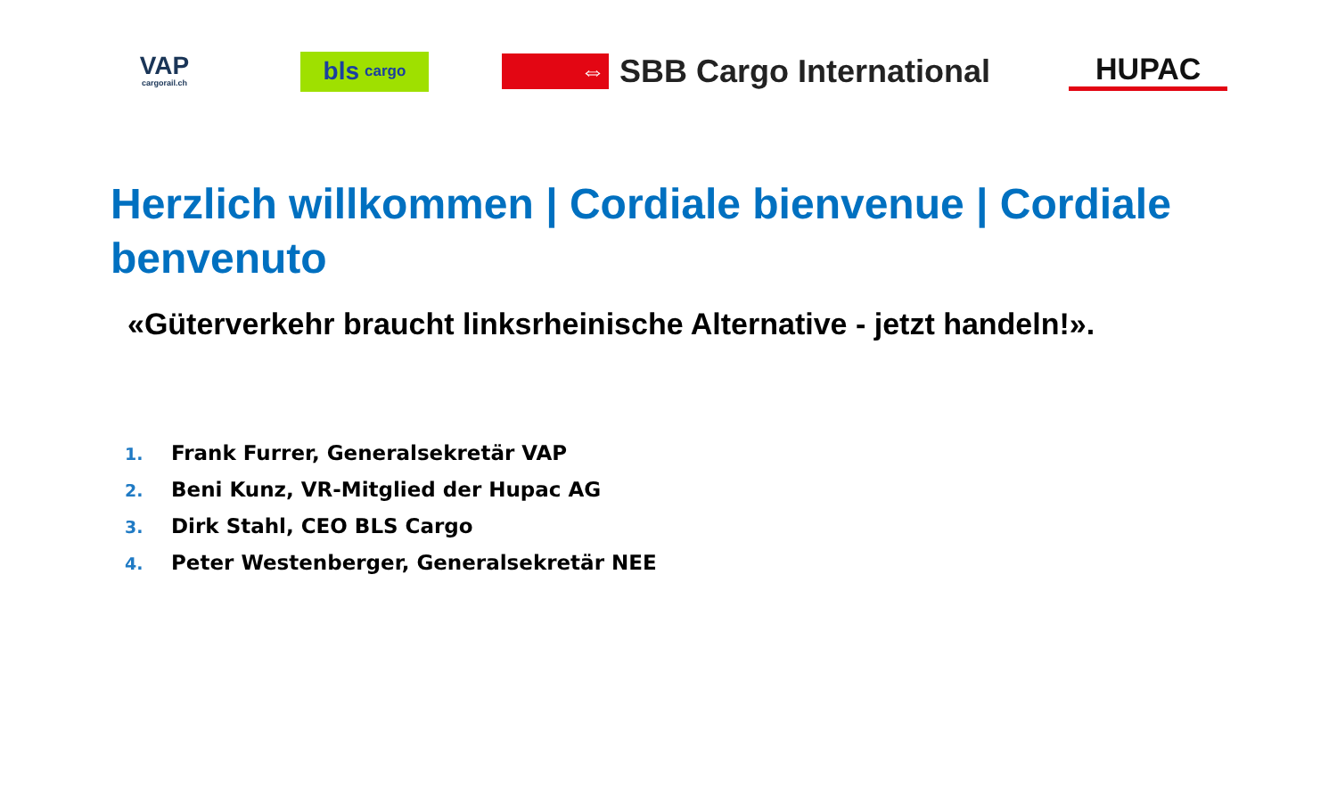VAP
cargorail.ch
bls cargo
⇔
SBB Cargo International
HUPAC
Herzlich willkommen | Cordiale bienvenue | Cordiale benvenuto
«Güterverkehr braucht linksrheinische Alternative - jetzt handeln!».
1. Frank Furrer, Generalsekretär VAP
2. Beni Kunz, VR-Mitglied der Hupac AG
3. Dirk Stahl, CEO BLS Cargo
4. Peter Westenberger, Generalsekretär NEE